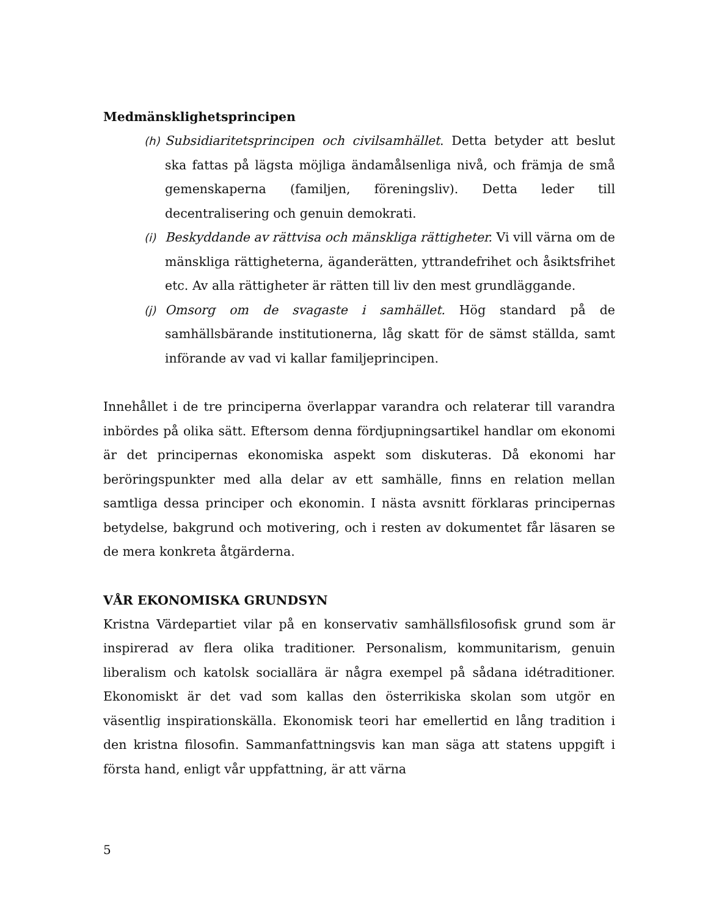Medmänsklighetsprincipen
(h) Subsidiaritetsprincipen och civilsamhället. Detta betyder att beslut ska fattas på lägsta möjliga ändamålsenliga nivå, och främja de små gemenskaperna (familjen, föreningsliv). Detta leder till decentralisering och genuin demokrati.
(i) Beskyddande av rättvisa och mänskliga rättigheter. Vi vill värna om de mänskliga rättigheterna, äganderätten, yttrandefrihet och åsiktsfrihet etc. Av alla rättigheter är rätten till liv den mest grundläggande.
(j) Omsorg om de svagaste i samhället. Hög standard på de samhällsbärande institutionerna, låg skatt för de sämst ställda, samt införande av vad vi kallar familjeprincipen.
Innehållet i de tre principerna överlappar varandra och relaterar till varandra inbördes på olika sätt. Eftersom denna fördjupningsartikel handlar om ekonomi är det principernas ekonomiska aspekt som diskuteras. Då ekonomi har beröringspunkter med alla delar av ett samhälle, finns en relation mellan samtliga dessa principer och ekonomin. I nästa avsnitt förklaras principernas betydelse, bakgrund och motivering, och i resten av dokumentet får läsaren se de mera konkreta åtgärderna.
VÅR EKONOMISKA GRUNDSYN
Kristna Värdepartiet vilar på en konservativ samhällsfilosofisk grund som är inspirerad av flera olika traditioner. Personalism, kommunitarism, genuin liberalism och katolsk sociallära är några exempel på sådana idétraditioner. Ekonomiskt är det vad som kallas den österrikiska skolan som utgör en väsentlig inspirationskälla. Ekonomisk teori har emellertid en lång tradition i den kristna filosofin. Sammanfattningsvis kan man säga att statens uppgift i första hand, enligt vår uppfattning, är att värna
5